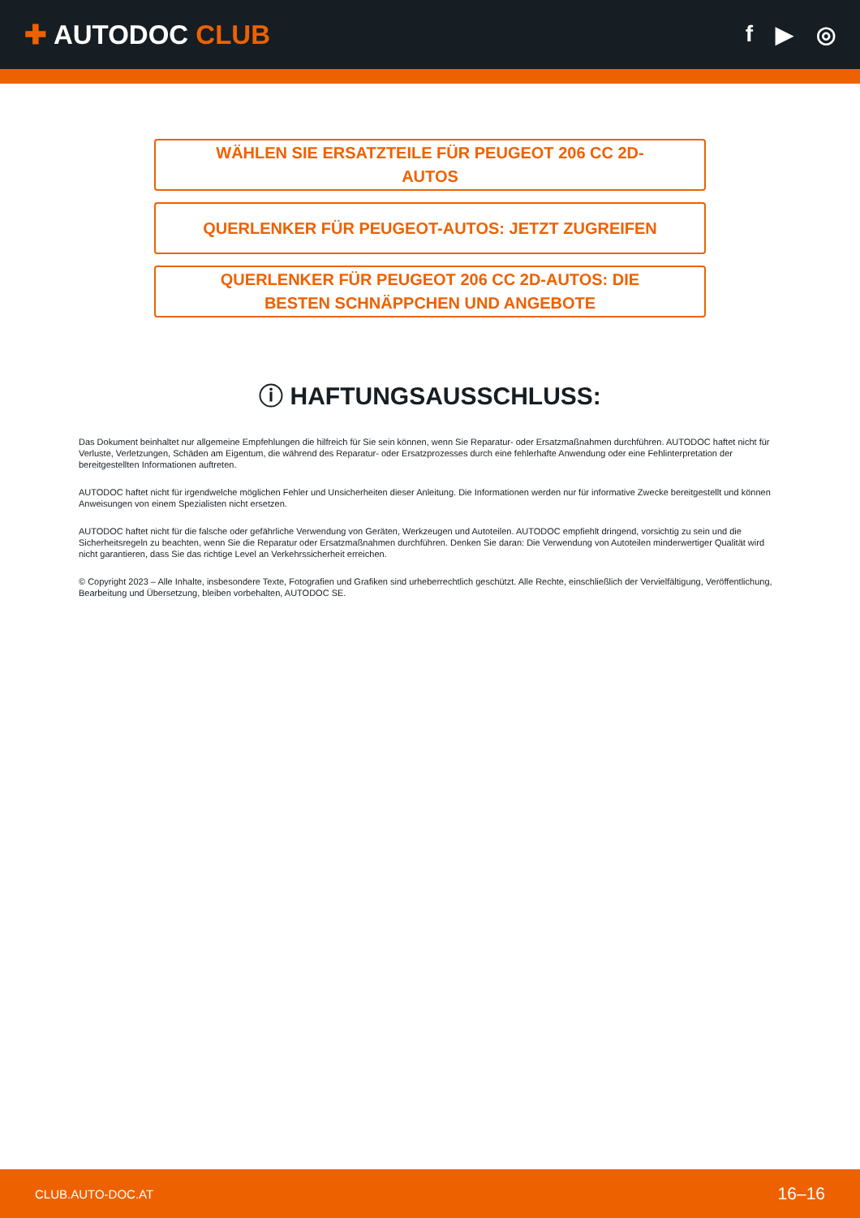✚ AUTODOC CLUB
f ▶ ◎
WÄHLEN SIE ERSATZTEILE FÜR PEUGEOT 206 CC 2D-AUTOS
QUERLENKER FÜR PEUGEOT-AUTOS: JETZT ZUGREIFEN
QUERLENKER FÜR PEUGEOT 206 CC 2D-AUTOS: DIE BESTEN SCHNÄPPCHEN UND ANGEBOTE
ⓘ HAFTUNGSAUSSCHLUSS:
Das Dokument beinhaltet nur allgemeine Empfehlungen die hilfreich für Sie sein können, wenn Sie Reparatur- oder Ersatzmaßnahmen durchführen. AUTODOC haftet nicht für Verluste, Verletzungen, Schäden am Eigentum, die während des Reparatur- oder Ersatzprozesses durch eine fehlerhafte Anwendung oder eine Fehlinterpretation der bereitgestellten Informationen auftreten.
AUTODOC haftet nicht für irgendwelche möglichen Fehler und Unsicherheiten dieser Anleitung. Die Informationen werden nur für informative Zwecke bereitgestellt und können Anweisungen von einem Spezialisten nicht ersetzen.
AUTODOC haftet nicht für die falsche oder gefährliche Verwendung von Geräten, Werkzeugen und Autoteilen. AUTODOC empfiehlt dringend, vorsichtig zu sein und die Sicherheitsregeln zu beachten, wenn Sie die Reparatur oder Ersatzmaßnahmen durchführen. Denken Sie daran: Die Verwendung von Autoteilen minderwertiger Qualität wird nicht garantieren, dass Sie das richtige Level an Verkehrssicherheit erreichen.
© Copyright 2023 – Alle Inhalte, insbesondere Texte, Fotografien und Grafiken sind urheberrechtlich geschützt. Alle Rechte, einschließlich der Vervielfältigung, Veröffentlichung, Bearbeitung und Übersetzung, bleiben vorbehalten, AUTODOC SE.
CLUB.AUTO-DOC.AT 16–16